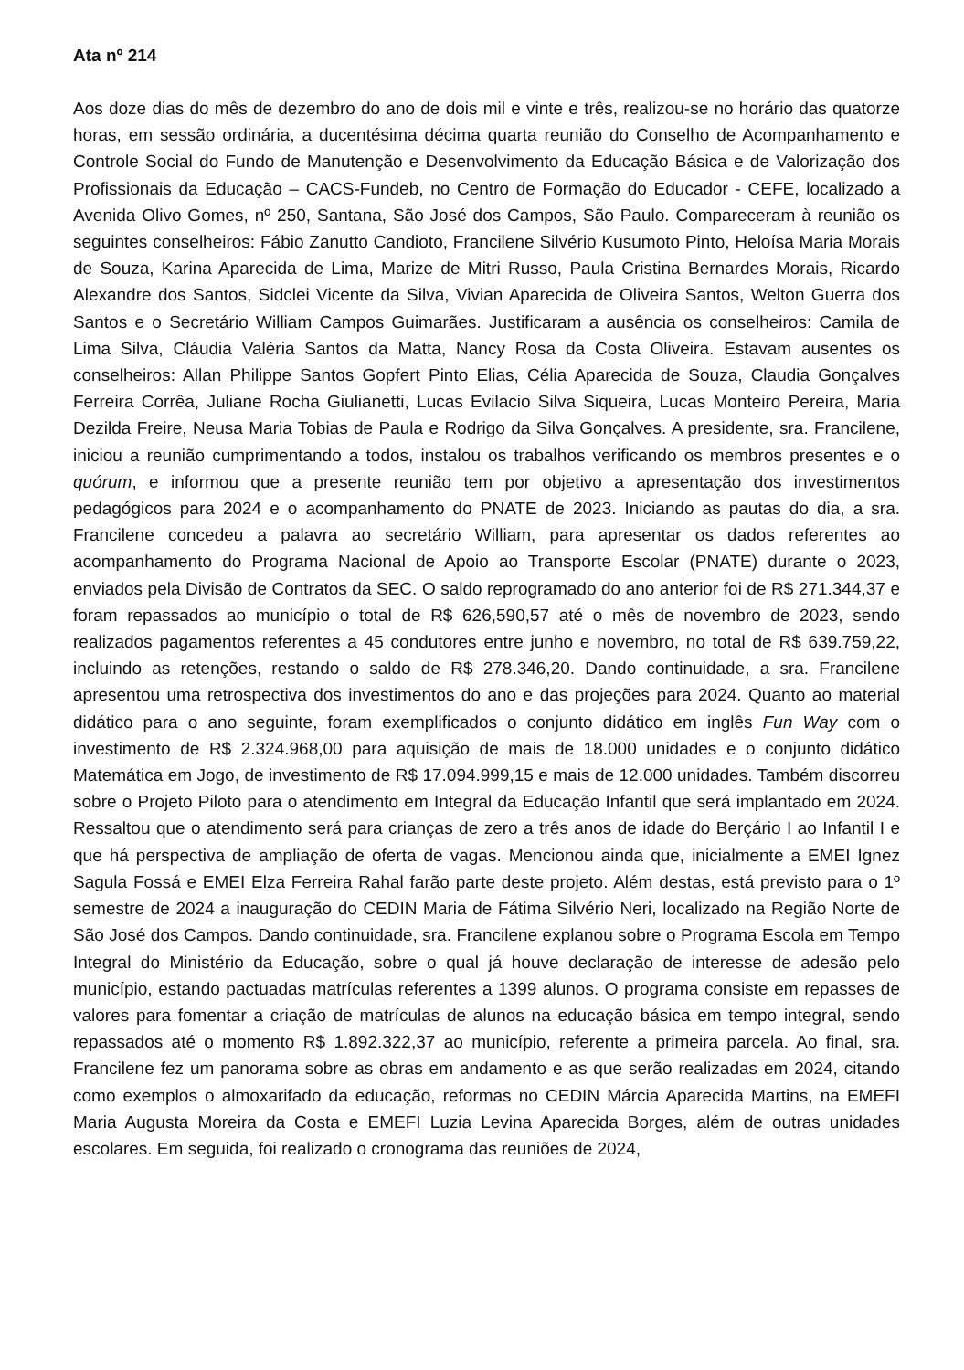Ata nº 214
Aos doze dias do mês de dezembro do ano de dois mil e vinte e três, realizou-se no horário das quatorze horas, em sessão ordinária, a ducentésima décima quarta reunião do Conselho de Acompanhamento e Controle Social do Fundo de Manutenção e Desenvolvimento da Educação Básica e de Valorização dos Profissionais da Educação – CACS-Fundeb, no Centro de Formação do Educador - CEFE, localizado a Avenida Olivo Gomes, nº 250, Santana, São José dos Campos, São Paulo. Compareceram à reunião os seguintes conselheiros: Fábio Zanutto Candioto, Francilene Silvério Kusumoto Pinto, Heloísa Maria Morais de Souza, Karina Aparecida de Lima, Marize de Mitri Russo, Paula Cristina Bernardes Morais, Ricardo Alexandre dos Santos, Sidclei Vicente da Silva, Vivian Aparecida de Oliveira Santos, Welton Guerra dos Santos e o Secretário William Campos Guimarães. Justificaram a ausência os conselheiros: Camila de Lima Silva, Cláudia Valéria Santos da Matta, Nancy Rosa da Costa Oliveira. Estavam ausentes os conselheiros: Allan Philippe Santos Gopfert Pinto Elias, Célia Aparecida de Souza, Claudia Gonçalves Ferreira Corrêa, Juliane Rocha Giulianetti, Lucas Evilacio Silva Siqueira, Lucas Monteiro Pereira, Maria Dezilda Freire, Neusa Maria Tobias de Paula e Rodrigo da Silva Gonçalves. A presidente, sra. Francilene, iniciou a reunião cumprimentando a todos, instalou os trabalhos verificando os membros presentes e o quórum, e informou que a presente reunião tem por objetivo a apresentação dos investimentos pedagógicos para 2024 e o acompanhamento do PNATE de 2023. Iniciando as pautas do dia, a sra. Francilene concedeu a palavra ao secretário William, para apresentar os dados referentes ao acompanhamento do Programa Nacional de Apoio ao Transporte Escolar (PNATE) durante o 2023, enviados pela Divisão de Contratos da SEC. O saldo reprogramado do ano anterior foi de R$ 271.344,37 e foram repassados ao município o total de R$ 626,590,57 até o mês de novembro de 2023, sendo realizados pagamentos referentes a 45 condutores entre junho e novembro, no total de R$ 639.759,22, incluindo as retenções, restando o saldo de R$ 278.346,20. Dando continuidade, a sra. Francilene apresentou uma retrospectiva dos investimentos do ano e das projeções para 2024. Quanto ao material didático para o ano seguinte, foram exemplificados o conjunto didático em inglês Fun Way com o investimento de R$ 2.324.968,00 para aquisição de mais de 18.000 unidades e o conjunto didático Matemática em Jogo, de investimento de R$ 17.094.999,15 e mais de 12.000 unidades. Também discorreu sobre o Projeto Piloto para o atendimento em Integral da Educação Infantil que será implantado em 2024. Ressaltou que o atendimento será para crianças de zero a três anos de idade do Berçário I ao Infantil I e que há perspectiva de ampliação de oferta de vagas. Mencionou ainda que, inicialmente a EMEI Ignez Sagula Fossá e EMEI Elza Ferreira Rahal farão parte deste projeto. Além destas, está previsto para o 1º semestre de 2024 a inauguração do CEDIN Maria de Fátima Silvério Neri, localizado na Região Norte de São José dos Campos. Dando continuidade, sra. Francilene explanou sobre o Programa Escola em Tempo Integral do Ministério da Educação, sobre o qual já houve declaração de interesse de adesão pelo município, estando pactuadas matrículas referentes a 1399 alunos. O programa consiste em repasses de valores para fomentar a criação de matrículas de alunos na educação básica em tempo integral, sendo repassados até o momento R$ 1.892.322,37 ao município, referente a primeira parcela. Ao final, sra. Francilene fez um panorama sobre as obras em andamento e as que serão realizadas em 2024, citando como exemplos o almoxarifado da educação, reformas no CEDIN Márcia Aparecida Martins, na EMEFI Maria Augusta Moreira da Costa e EMEFI Luzia Levina Aparecida Borges, além de outras unidades escolares. Em seguida, foi realizado o cronograma das reuniões de 2024,